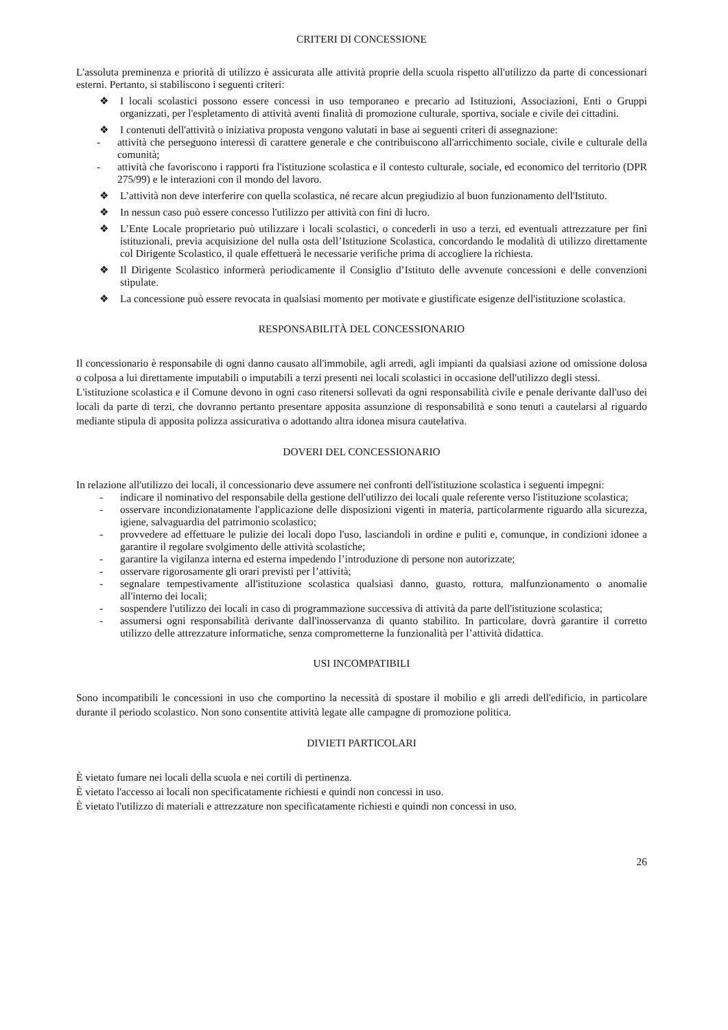CRITERI DI CONCESSIONE
L'assoluta preminenza e priorità di utilizzo è assicurata alle attività proprie della scuola rispetto all'utilizzo da parte di concessionari esterni. Pertanto, si stabiliscono i seguenti criteri:
❖ I locali scolastici possono essere concessi in uso temporaneo e precario ad Istituzioni, Associazioni, Enti o Gruppi organizzati, per l'espletamento di attività aventi finalità di promozione culturale, sportiva, sociale e civile dei cittadini.
❖ I contenuti dell'attività o iniziativa proposta vengono valutati in base ai seguenti criteri di assegnazione:
- attività che perseguono interessi di carattere generale e che contribuiscono all'arricchimento sociale, civile e culturale della comunità;
- attività che favoriscono i rapporti fra l'istituzione scolastica e il contesto culturale, sociale, ed economico del territorio (DPR 275/99) e le interazioni con il mondo del lavoro.
❖ L’attività non deve interferire con quella scolastica, né recare alcun pregiudizio al buon funzionamento dell'Istituto.
❖ In nessun caso può essere concesso l'utilizzo per attività con fini di lucro.
❖ L’Ente Locale proprietario può utilizzare i locali scolastici, o concederli in uso a terzi, ed eventuali attrezzature per fini istituzionali, previa acquisizione del nulla osta dell’Istituzione Scolastica, concordando le modalità di utilizzo direttamente col Dirigente Scolastico, il quale effettuerà le necessarie verifiche prima di accogliere la richiesta.
❖ Il Dirigente Scolastico informerà periodicamente il Consiglio d’Istituto delle avvenute concessioni e delle convenzioni stipulate.
❖ La concessione può essere revocata in qualsiasi momento per motivate e giustificate esigenze dell'istituzione scolastica.
RESPONSABILITÀ DEL CONCESSIONARIO
Il concessionario è responsabile di ogni danno causato all'immobile, agli arredi, agli impianti da qualsiasi azione od omissione dolosa o colposa a lui direttamente imputabili o imputabili a terzi presenti nei locali scolastici in occasione dell'utilizzo degli stessi.
L'istituzione scolastica e il Comune devono in ogni caso ritenersi sollevati da ogni responsabilità civile e penale derivante dall'uso dei locali da parte di terzi, che dovranno pertanto presentare apposita assunzione di responsabilità e sono tenuti a cautelarsi al riguardo mediante stipula di apposita polizza assicurativa o adottando altra idonea misura cautelativa.
DOVERI DEL CONCESSIONARIO
In relazione all'utilizzo dei locali, il concessionario deve assumere nei confronti dell'istituzione scolastica i seguenti impegni:
- indicare il nominativo del responsabile della gestione dell'utilizzo dei locali quale referente verso l'istituzione scolastica;
- osservare incondizionatamente l'applicazione delle disposizioni vigenti in materia, particolarmente riguardo alla sicurezza, igiene, salvaguardia del patrimonio scolastico;
- provvedere ad effettuare le pulizie dei locali dopo l'uso, lasciandoli in ordine e puliti e, comunque, in condizioni idonee a garantire il regolare svolgimento delle attività scolastiche;
- garantire la vigilanza interna ed esterna impedendo l’introduzione di persone non autorizzate;
- osservare rigorosamente gli orari previsti per l’attività;
- segnalare tempestivamente all'istituzione scolastica qualsiasi danno, guasto, rottura, malfunzionamento o anomalie all'interno dei locali;
- sospendere l'utilizzo dei locali in caso di programmazione successiva di attività da parte dell'istituzione scolastica;
- assumersi ogni responsabilità derivante dall'inosservanza di quanto stabilito. In particolare, dovrà garantire il corretto utilizzo delle attrezzature informatiche, senza comprometterne la funzionalità per l’attività didattica.
USI INCOMPATIBILI
Sono incompatibili le concessioni in uso che comportino la necessità di spostare il mobilio e gli arredi dell'edificio, in particolare durante il periodo scolastico. Non sono consentite attività legate alle campagne di promozione politica.
DIVIETI PARTICOLARI
È vietato fumare nei locali della scuola e nei cortili di pertinenza.
È vietato l'accesso ai locali non specificatamente richiesti e quindi non concessi in uso.
È vietato l'utilizzo di materiali e attrezzature non specificatamente richiesti e quindi non concessi in uso.
26